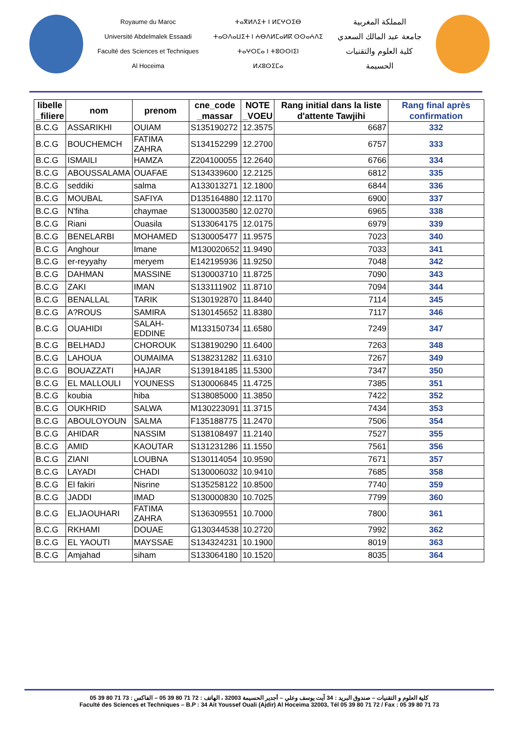Royaume du Maroc
Université Abdelmalek Essaadi
Faculté des Sciences et Techniques
Al Hoceima
ⵜⴰⴳⵍⴷⵉⵜ ⵏ ⵍⵎⵖⵔⵉⴱ
ⵜⴰⵙⴷⴰⵡⵉⵜ ⵏ ⵄⴱⴷⵍⵎⴰⵍⴽ ⵙⵙⴰⵄⴷⵉ
ⵜⴰⵖⵔⵎⴰ ⵏ ⵜⵓⵙⵙⵏⵉⵏ
ⵍⵃⵓⵙⵉⵎⴰ
المملكة المغربية
جامعة عبد المالك السعدي
كلية العلوم والتقنيات
الحسيمة
| libelle _filiere | nom | prenom | cne_code _massar | NOTE _VOEU | Rang initial dans la liste d'attente Tawjihi | Rang final après confirmation |
| --- | --- | --- | --- | --- | --- | --- |
| B.C.G | ASSARIKHI | OUIAM | S135190272 | 12.3575 | 6687 | 332 |
| B.C.G | BOUCHEMCH | FATIMA ZAHRA | S134152299 | 12.2700 | 6757 | 333 |
| B.C.G | ISMAILI | HAMZA | Z204100055 | 12.2640 | 6766 | 334 |
| B.C.G | ABOUSSALAMA | OUAFAE | S134339600 | 12.2125 | 6812 | 335 |
| B.C.G | seddiki | salma | A133013271 | 12.1800 | 6844 | 336 |
| B.C.G | MOUBAL | SAFIYA | D135164880 | 12.1170 | 6900 | 337 |
| B.C.G | N'fiha | chaymae | S130003580 | 12.0270 | 6965 | 338 |
| B.C.G | Riani | Ouasila | S133064175 | 12.0175 | 6979 | 339 |
| B.C.G | BENELARBI | MOHAMED | S130005477 | 11.9575 | 7023 | 340 |
| B.C.G | Anghour | Imane | M130020652 | 11.9490 | 7033 | 341 |
| B.C.G | er-reyyahy | meryem | E142195936 | 11.9250 | 7048 | 342 |
| B.C.G | DAHMAN | MASSINE | S130003710 | 11.8725 | 7090 | 343 |
| B.C.G | ZAKI | IMAN | S133111902 | 11.8710 | 7094 | 344 |
| B.C.G | BENALLAL | TARIK | S130192870 | 11.8440 | 7114 | 345 |
| B.C.G | A?ROUS | SAMIRA | S130145652 | 11.8380 | 7117 | 346 |
| B.C.G | OUAHIDI | SALAH-EDDINE | M133150734 | 11.6580 | 7249 | 347 |
| B.C.G | BELHADJ | CHOROUK | S138190290 | 11.6400 | 7263 | 348 |
| B.C.G | LAHOUA | OUMAIMA | S138231282 | 11.6310 | 7267 | 349 |
| B.C.G | BOUAZZATI | HAJAR | S139184185 | 11.5300 | 7347 | 350 |
| B.C.G | EL MALLOULI | YOUNESS | S130006845 | 11.4725 | 7385 | 351 |
| B.C.G | koubia | hiba | S138085000 | 11.3850 | 7422 | 352 |
| B.C.G | OUKHRID | SALWA | M130223091 | 11.3715 | 7434 | 353 |
| B.C.G | ABOULOYOUN | SALMA | F135188775 | 11.2470 | 7506 | 354 |
| B.C.G | AHIDAR | NASSIM | S138108497 | 11.2140 | 7527 | 355 |
| B.C.G | AMID | KAOUTAR | S131231286 | 11.1550 | 7561 | 356 |
| B.C.G | ZIANI | LOUBNA | S130114054 | 10.9590 | 7671 | 357 |
| B.C.G | LAYADI | CHADI | S130006032 | 10.9410 | 7685 | 358 |
| B.C.G | El fakiri | Nisrine | S135258122 | 10.8500 | 7740 | 359 |
| B.C.G | JADDI | IMAD | S130000830 | 10.7025 | 7799 | 360 |
| B.C.G | ELJAOUHARI | FATIMA ZAHRA | S136309551 | 10.7000 | 7800 | 361 |
| B.C.G | RKHAMI | DOUAE | G130344538 | 10.2720 | 7992 | 362 |
| B.C.G | EL YAOUTI | MAYSSAE | S134324231 | 10.1900 | 8019 | 363 |
| B.C.G | Amjahad | siham | S133064180 | 10.1520 | 8035 | 364 |
كلية العلوم و التقنيات – صندوق البريد : 34 آيت يوسف وعلي – أجدير الحسيمة 32003 ، الهاتف : 72 71 80 39 05 – الفاكس : 73 71 80 39 05
Faculté des Sciences et Techniques – B.P : 34 Ait Youssef Ouali (Ajdir) Al Hoceima 32003, Tél 05 39 80 71 72 / Fax : 05 39 80 71 73